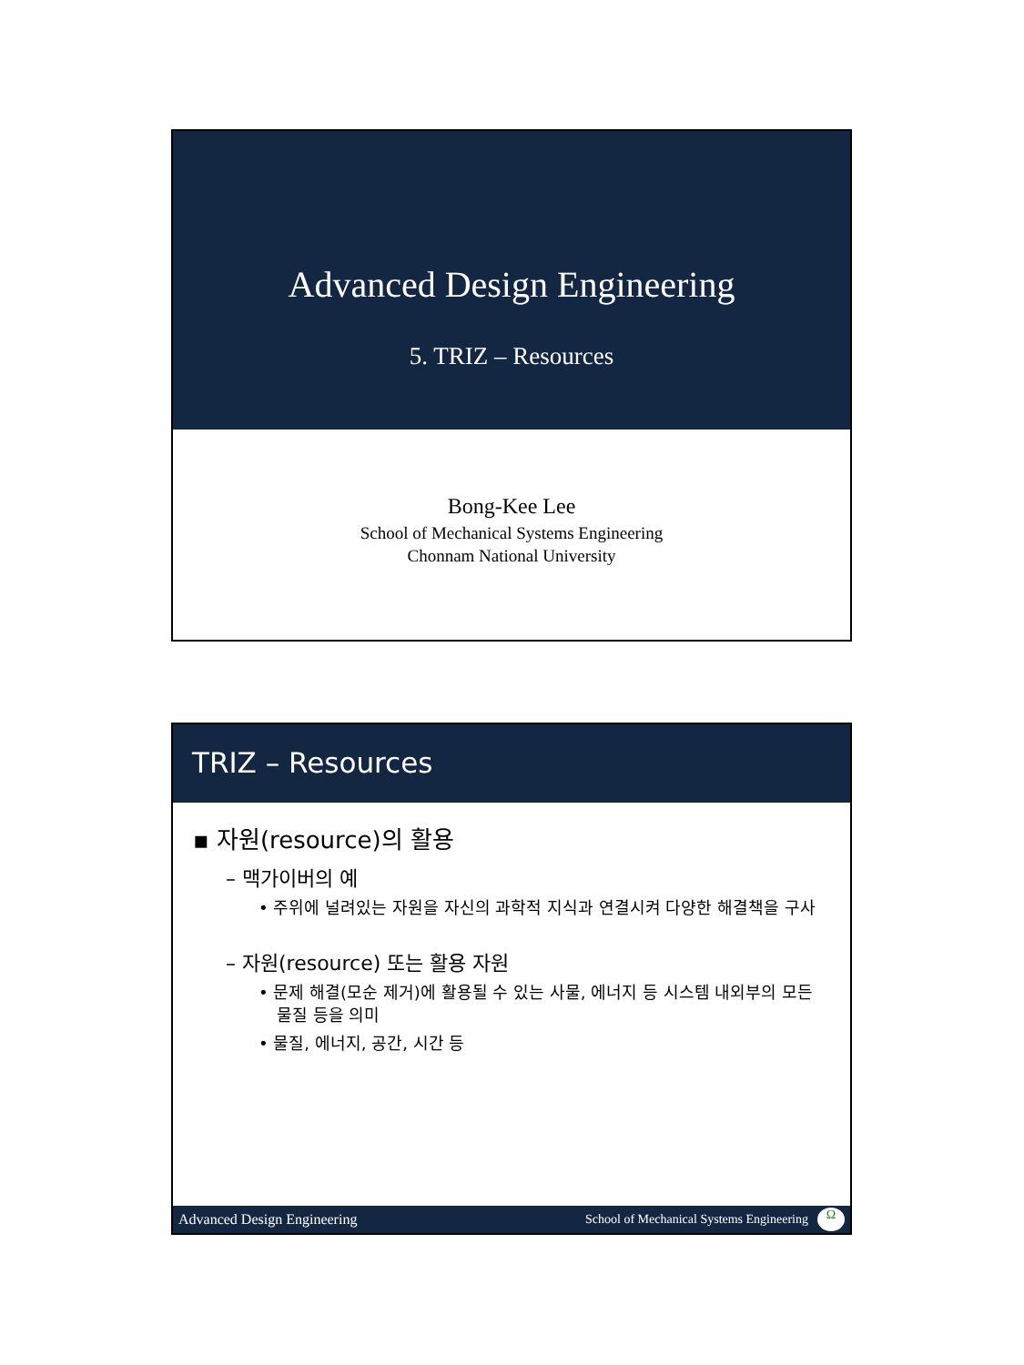Advanced Design Engineering
5. TRIZ – Resources
Bong-Kee Lee
School of Mechanical Systems Engineering
Chonnam National University
TRIZ – Resources
▪ 자원(resource)의 활용
– 맥가이버의 예
• 주위에 널려있는 자원을 자신의 과학적 지식과 연결시켜 다양한 해결책을 구사
– 자원(resource) 또는 활용 자원
• 문제 해결(모순 제거)에 활용될 수 있는 사물, 에너지 등 시스템 내외부의 모든 물질 등을 의미
• 물질, 에너지, 공간, 시간 등
Advanced Design Engineering School of Mechanical Systems Engineering Ω